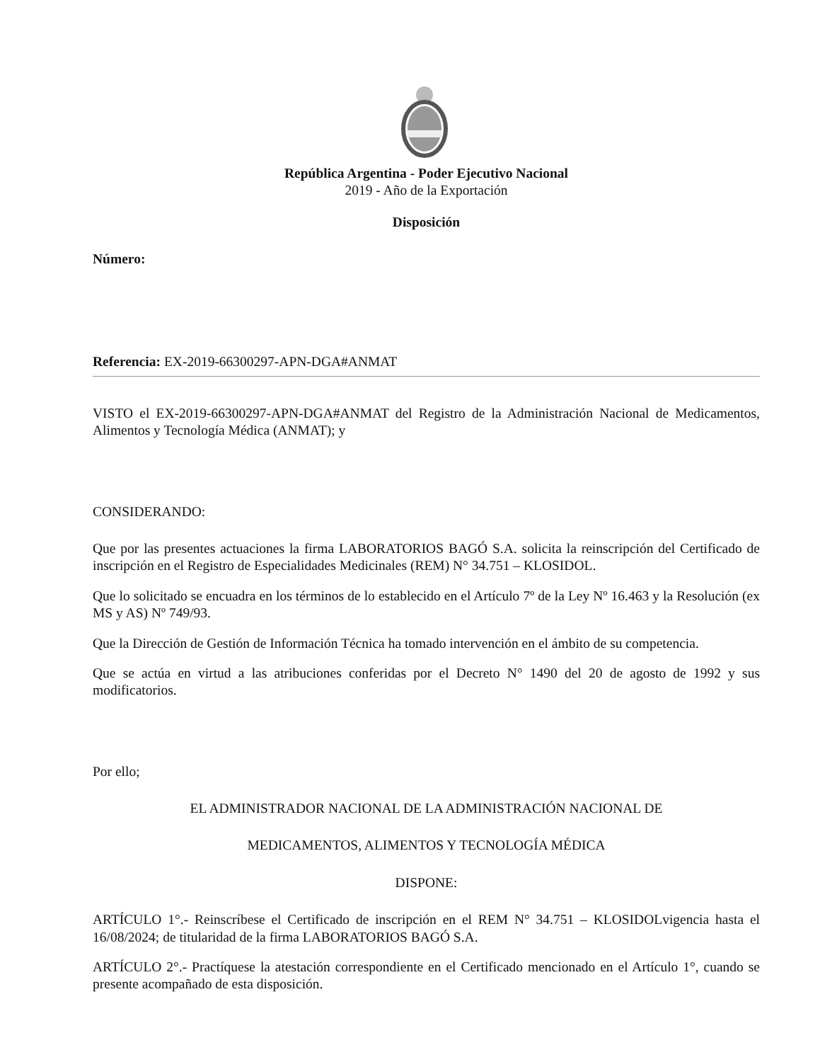República Argentina - Poder Ejecutivo Nacional
2019 - Año de la Exportación
Disposición
Número:
Referencia: EX-2019-66300297-APN-DGA#ANMAT
VISTO el EX-2019-66300297-APN-DGA#ANMAT del Registro de la Administración Nacional de Medicamentos, Alimentos y Tecnología Médica (ANMAT); y
CONSIDERANDO:
Que por las presentes actuaciones la firma LABORATORIOS BAGÓ S.A. solicita la reinscripción del Certificado de inscripción en el Registro de Especialidades Medicinales (REM) N° 34.751 – KLOSIDOL.
Que lo solicitado se encuadra en los términos de lo establecido en el Artículo 7º de la Ley Nº 16.463 y la Resolución (ex MS y AS) Nº 749/93.
Que la Dirección de Gestión de Información Técnica ha tomado intervención en el ámbito de su competencia.
Que se actúa en virtud a las atribuciones conferidas por el Decreto N° 1490 del 20 de agosto de 1992 y sus modificatorios.
Por ello;
EL ADMINISTRADOR NACIONAL DE LA ADMINISTRACIÓN NACIONAL DE
MEDICAMENTOS, ALIMENTOS Y TECNOLOGÍA MÉDICA
DISPONE:
ARTÍCULO 1°.- Reinscríbese el Certificado de inscripción en el REM N° 34.751 – KLOSIDOLvigencia hasta el 16/08/2024; de titularidad de la firma LABORATORIOS BAGÓ S.A.
ARTÍCULO 2°.- Practíquese la atestación correspondiente en el Certificado mencionado en el Artículo 1°, cuando se presente acompañado de esta disposición.